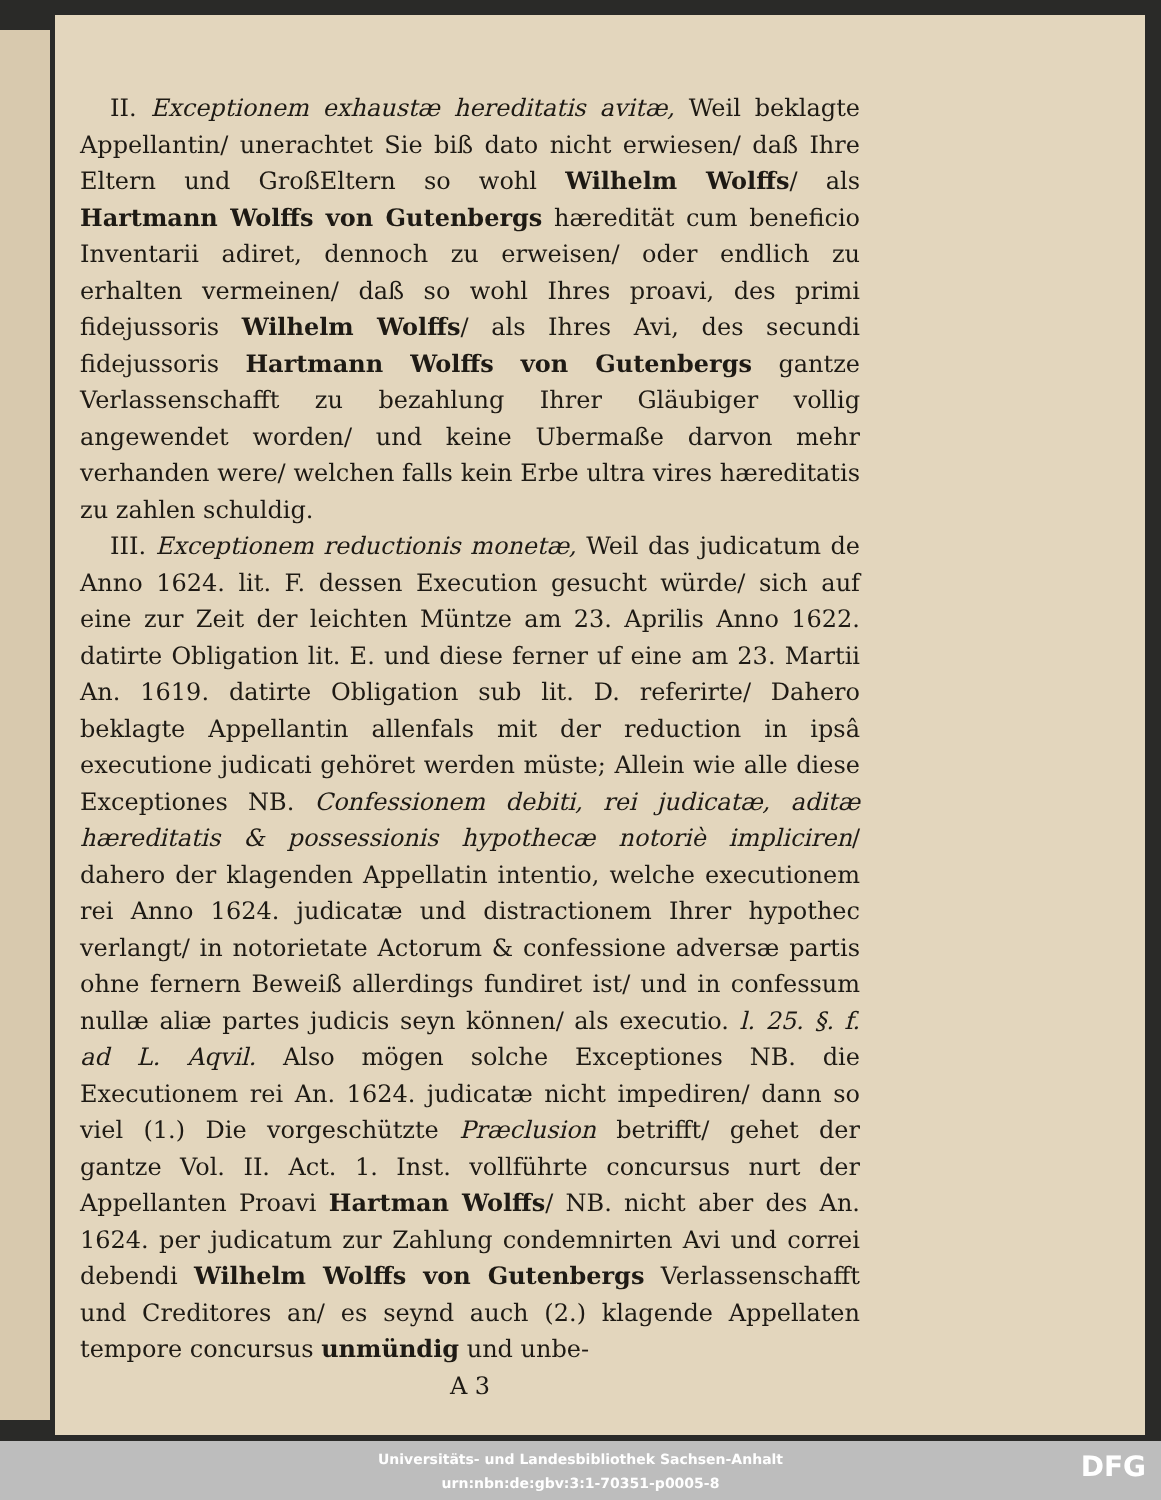II. Exceptionem exhaustæ hereditatis avitæ, Weil beklagte Appellantin/ unerachtet Sie biß dato nicht erwiesen/ daß Ihre Eltern und GroßEltern so wohl Wilhelm Wolffs/ als Hartmann Wolffs von Gutenbergs hæredität cum beneficio Inventarii adiret, dennoch zu erweisen/ oder endlich zu erhalten vermeinen/ daß so wohl Ihres proavi, des primi fidejussoris Wilhelm Wolffs/ als Ihres Avi, des secundi fidejussoris Hartmann Wolffs von Gutenbergs gantze Verlassenschafft zu bezahlung Ihrer Gläubiger vollig angewendet worden/ und keine Ubermaße darvon mehr verhanden were/ welchen falls kein Erbe ultra vires hæreditatis zu zahlen schuldig.
III. Exceptionem reductionis monetæ, Weil das judicatum de Anno 1624. lit. F. dessen Execution gesucht würde/ sich auf eine zur Zeit der leichten Müntze am 23. Aprilis Anno 1622. datirte Obligation lit. E. und diese ferner uf eine am 23. Martii An. 1619. datirte Obligation sub lit. D. referirte/ Dahero beklagte Appellantin allenfals mit der reduction in ipsâ executione judicati gehöret werden müste; Allein wie alle diese Exceptiones NB. Confessionem debiti, rei judicatæ, aditæ hæreditatis & possessionis hypothecæ notoriè impliciren/ dahero der klagenden Appellatin intentio, welche executionem rei Anno 1624. judicatæ und distractionem Ihrer hypothec verlangt/ in notorietate Actorum & confessione adversæ partis ohne fernern Beweiß allerdings fundiret ist/ und in confessum nullæ aliæ partes judicis seyn können/ als executio. l. 25. §. f. ad L. Aqvil. Also mögen solche Exceptiones NB. die Executionem rei An. 1624. judicatæ nicht impediren/ dann so viel (1.) Die vorgeschützte Præclusion betrifft/ gehet der gantze Vol. II. Act. 1. Inst. vollführte concursus nurt der Appellanten Proavi Hartman Wolffs/ NB. nicht aber des An. 1624. per judicatum zur Zahlung condemnirten Avi und correi debendi Wilhelm Wolffs von Gutenbergs Verlassenschafft und Creditores an/ es seynd auch (2.) klagende Appellaten tempore concursus unmündig und unbe-
A 3
Universitäts- und Landesbibliothek Sachsen-Anhalt
urn:nbn:de:gbv:3:1-70351-p0005-8
DFG